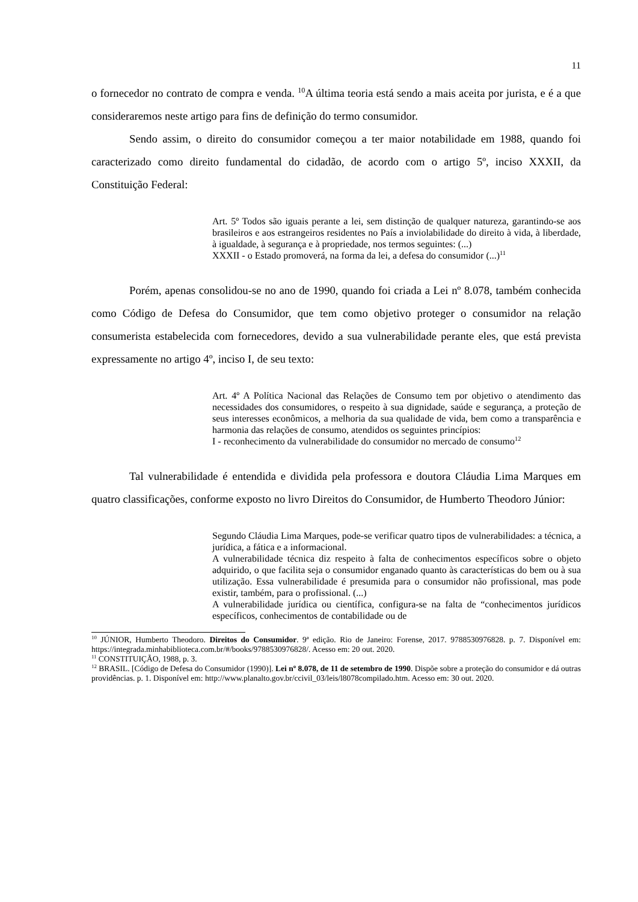11
o fornecedor no contrato de compra e venda. <sup>10</sup>A última teoria está sendo a mais aceita por jurista, e é a que consideraremos neste artigo para fins de definição do termo consumidor.
Sendo assim, o direito do consumidor começou a ter maior notabilidade em 1988, quando foi caracterizado como direito fundamental do cidadão, de acordo com o artigo 5º, inciso XXXII, da Constituição Federal:
Art. 5º Todos são iguais perante a lei, sem distinção de qualquer natureza, garantindo-se aos brasileiros e aos estrangeiros residentes no País a inviolabilidade do direito à vida, à liberdade, à igualdade, à segurança e à propriedade, nos termos seguintes: (...)
XXXII - o Estado promoverá, na forma da lei, a defesa do consumidor (...)<sup>11</sup>
Porém, apenas consolidou-se no ano de 1990, quando foi criada a Lei nº 8.078, também conhecida como Código de Defesa do Consumidor, que tem como objetivo proteger o consumidor na relação consumerista estabelecida com fornecedores, devido a sua vulnerabilidade perante eles, que está prevista expressamente no artigo 4º, inciso I, de seu texto:
Art. 4º A Política Nacional das Relações de Consumo tem por objetivo o atendimento das necessidades dos consumidores, o respeito à sua dignidade, saúde e segurança, a proteção de seus interesses econômicos, a melhoria da sua qualidade de vida, bem como a transparência e harmonia das relações de consumo, atendidos os seguintes princípios:
I - reconhecimento da vulnerabilidade do consumidor no mercado de consumo<sup>12</sup>
Tal vulnerabilidade é entendida e dividida pela professora e doutora Cláudia Lima Marques em quatro classificações, conforme exposto no livro Direitos do Consumidor, de Humberto Theodoro Júnior:
Segundo Cláudia Lima Marques, pode-se verificar quatro tipos de vulnerabilidades: a técnica, a jurídica, a fática e a informacional.
A vulnerabilidade técnica diz respeito à falta de conhecimentos específicos sobre o objeto adquirido, o que facilita seja o consumidor enganado quanto às características do bem ou à sua utilização. Essa vulnerabilidade é presumida para o consumidor não profissional, mas pode existir, também, para o profissional. (...)
A vulnerabilidade jurídica ou científica, configura-se na falta de “conhecimentos jurídicos específicos, conhecimentos de contabilidade ou de
<sup>10</sup> JÚNIOR, Humberto Theodoro. Direitos do Consumidor. 9ª edição. Rio de Janeiro: Forense, 2017. 9788530976828. p. 7. Disponível em: https://integrada.minhabiblioteca.com.br/#/books/9788530976828/. Acesso em: 20 out. 2020.
<sup>11</sup> CONSTITUIÇÃO, 1988, p. 3.
<sup>12</sup> BRASIL. [Código de Defesa do Consumidor (1990)]. Lei nº 8.078, de 11 de setembro de 1990. Dispõe sobre a proteção do consumidor e dá outras providências. p. 1. Disponível em: http://www.planalto.gov.br/ccivil_03/leis/l8078compilado.htm. Acesso em: 30 out. 2020.